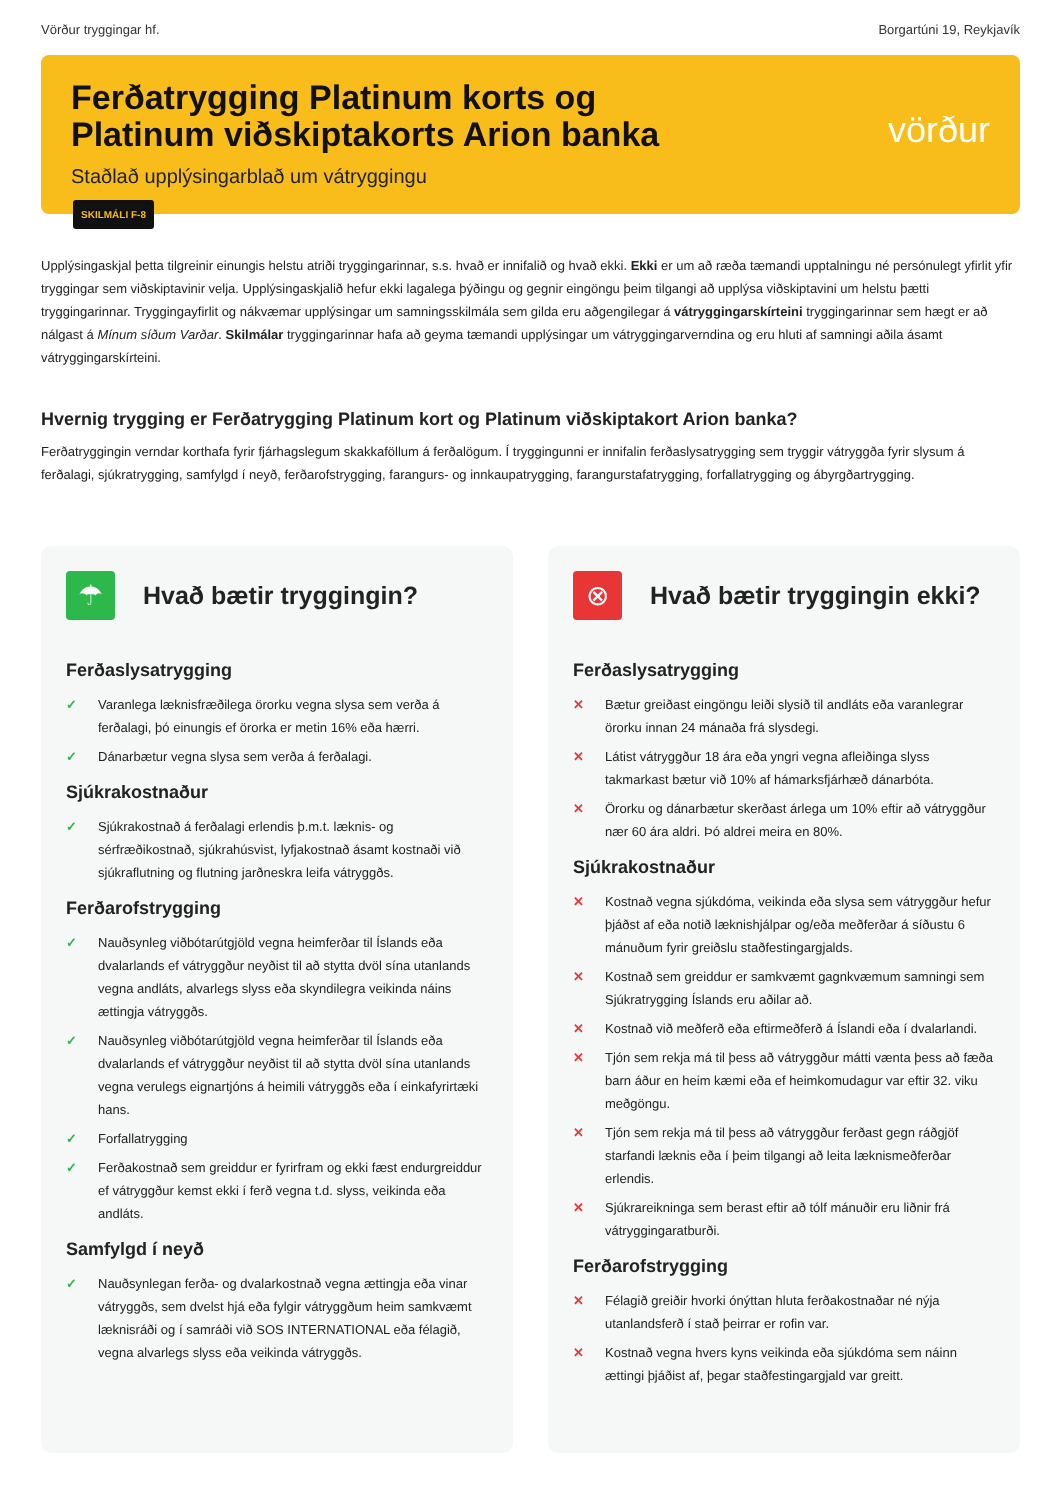Vörður tryggingar hf. Borgartúni 19, Reykjavík
Ferðatrygging Platinum korts og
Platinum viðskiptakorts Arion banka
Staðlað upplýsingarblað um vátryggingu
vörður
SKILMÁLI F-8
Upplýsingaskjal þetta tilgreinir einungis helstu atriði tryggingarinnar, s.s. hvað er innifalið og hvað ekki. Ekki er um að ræða tæmandi upptalningu né persónulegt yfirlit yfir tryggingar sem viðskiptavinir velja. Upplýsingaskjalið hefur ekki lagalega þýðingu og gegnir eingöngu þeim tilgangi að upplýsa viðskiptavini um helstu þætti tryggingarinnar. Tryggingayfirlit og nákvæmar upplýsingar um samningsskilmála sem gilda eru aðgengilegar á vátryggingarskírteini tryggingarinnar sem hægt er að nálgast á Mínum síðum Varðar. Skilmálar tryggingarinnar hafa að geyma tæmandi upplýsingar um vátryggingarverndina og eru hluti af samningi aðila ásamt vátryggingarskírteini.
Hvernig trygging er Ferðatrygging Platinum kort og Platinum viðskiptakort Arion banka?
Ferðatryggingin verndar korthafa fyrir fjárhagslegum skakkaföllum á ferðalögum. Í tryggingunni er innifalin ferðaslysatrygging sem tryggir vátryggða fyrir slysum á ferðalagi, sjúkratrygging, samfylgd í neyð, ferðarofstrygging, farangurs- og innkaupatrygging, farangurstafatrygging, forfallatrygging og ábyrgðartrygging.
☂
Hvað bætir tryggingin?
Ferðaslysatrygging
✓ Varanlega læknisfræðilega örorku vegna slysa sem verða á ferðalagi, þó einungis ef örorka er metin 16% eða hærri.
✓ Dánarbætur vegna slysa sem verða á ferðalagi.
Sjúkrakostnaður
✓ Sjúkrakostnað á ferðalagi erlendis þ.m.t. læknis- og sérfræðikostnað, sjúkrahúsvist, lyfjakostnað ásamt kostnaði við sjúkraflutning og flutning jarðneskra leifa vátryggðs.
Ferðarofstrygging
✓ Nauðsynleg viðbótarútgjöld vegna heimferðar til Íslands eða dvalarlands ef vátryggður neyðist til að stytta dvöl sína utanlands vegna andláts, alvarlegs slyss eða skyndilegra veikinda náins ættingja vátryggðs.
✓ Nauðsynleg viðbótarútgjöld vegna heimferðar til Íslands eða dvalarlands ef vátryggður neyðist til að stytta dvöl sína utanlands vegna verulegs eignartjóns á heimili vátryggðs eða í einkafyrirtæki hans.
✓ Forfallatrygging
✓ Ferðakostnað sem greiddur er fyrirfram og ekki fæst endurgreiddur ef vátryggður kemst ekki í ferð vegna t.d. slyss, veikinda eða andláts.
Samfylgd í neyð
✓ Nauðsynlegan ferða- og dvalarkostnað vegna ættingja eða vinar vátryggðs, sem dvelst hjá eða fylgir vátryggðum heim samkvæmt læknisráði og í samráði við SOS INTERNATIONAL eða félagið, vegna alvarlegs slyss eða veikinda vátryggðs.
⊗
Hvað bætir tryggingin ekki?
Ferðaslysatrygging
✕ Bætur greiðast eingöngu leiði slysið til andláts eða varanlegrar örorku innan 24 mánaða frá slysdegi.
✕ Látist vátryggður 18 ára eða yngri vegna afleiðinga slyss takmarkast bætur við 10% af hámarksfjárhæð dánarbóta.
✕ Örorku og dánarbætur skerðast árlega um 10% eftir að vátryggður nær 60 ára aldri. Þó aldrei meira en 80%.
Sjúkrakostnaður
✕ Kostnað vegna sjúkdóma, veikinda eða slysa sem vátryggður hefur þjáðst af eða notið læknishjálpar og/eða meðferðar á síðustu 6 mánuðum fyrir greiðslu staðfestingargjalds.
✕ Kostnað sem greiddur er samkvæmt gagnkvæmum samningi sem Sjúkratrygging Íslands eru aðilar að.
✕ Kostnað við meðferð eða eftirmeðferð á Íslandi eða í dvalarlandi.
✕ Tjón sem rekja má til þess að vátryggður mátti vænta þess að fæða barn áður en heim kæmi eða ef heimkomudagur var eftir 32. viku meðgöngu.
✕ Tjón sem rekja má til þess að vátryggður ferðast gegn ráðgjöf starfandi læknis eða í þeim tilgangi að leita læknismeðferðar erlendis.
✕ Sjúkrareikninga sem berast eftir að tólf mánuðir eru liðnir frá vátryggingaratburði.
Ferðarofstrygging
✕ Félagið greiðir hvorki ónýttan hluta ferðakostnaðar né nýja utanlandsferð í stað þeirrar er rofin var.
✕ Kostnað vegna hvers kyns veikinda eða sjúkdóma sem náinn ættingi þjáðist af, þegar staðfestingargjald var greitt.